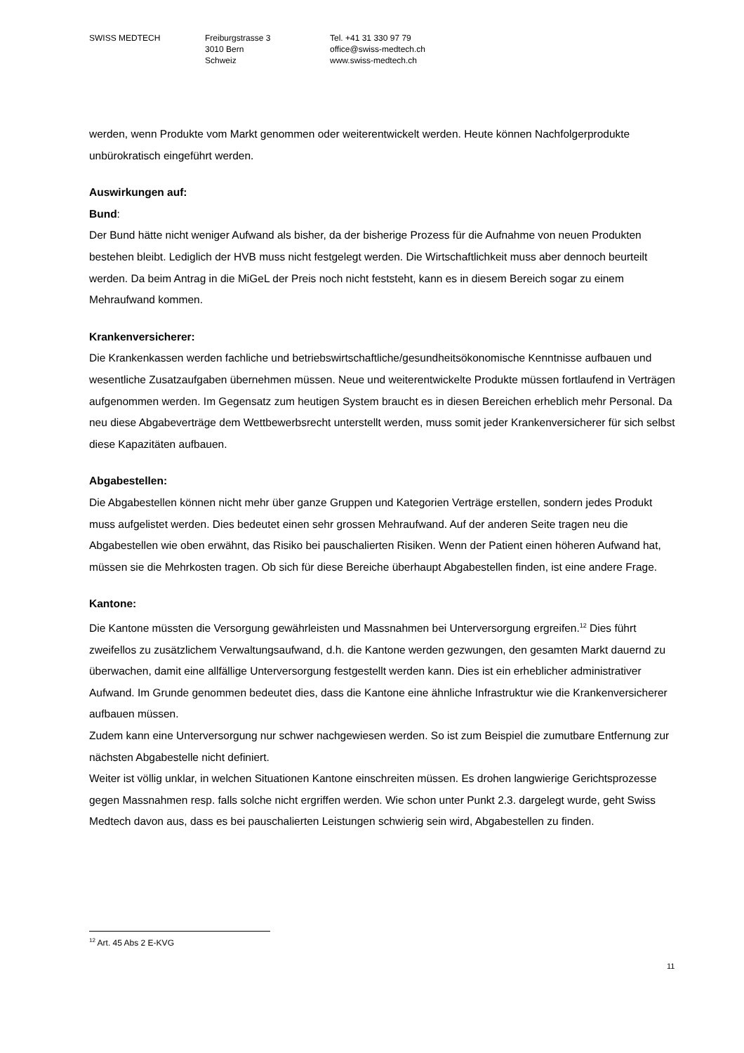SWISS MEDTECH Freiburgstrasse 3
3010 Bern
Schweiz
Tel. +41 31 330 97 79
office@swiss-medtech.ch
www.swiss-medtech.ch
werden, wenn Produkte vom Markt genommen oder weiterentwickelt werden. Heute können Nachfolgerprodukte unbürokratisch eingeführt werden.
Auswirkungen auf:
Bund:
Der Bund hätte nicht weniger Aufwand als bisher, da der bisherige Prozess für die Aufnahme von neuen Produkten bestehen bleibt. Lediglich der HVB muss nicht festgelegt werden. Die Wirtschaftlichkeit muss aber dennoch beurteilt werden. Da beim Antrag in die MiGeL der Preis noch nicht feststeht, kann es in diesem Bereich sogar zu einem Mehraufwand kommen.
Krankenversicherer:
Die Krankenkassen werden fachliche und betriebswirtschaftliche/gesundheitsökonomische Kenntnisse aufbauen und wesentliche Zusatzaufgaben übernehmen müssen. Neue und weiterentwickelte Produkte müssen fortlaufend in Verträgen aufgenommen werden. Im Gegensatz zum heutigen System braucht es in diesen Bereichen erheblich mehr Personal. Da neu diese Abgabeverträge dem Wettbewerbsrecht unterstellt werden, muss somit jeder Krankenversicherer für sich selbst diese Kapazitäten aufbauen.
Abgabestellen:
Die Abgabestellen können nicht mehr über ganze Gruppen und Kategorien Verträge erstellen, sondern jedes Produkt muss aufgelistet werden. Dies bedeutet einen sehr grossen Mehraufwand. Auf der anderen Seite tragen neu die Abgabestellen wie oben erwähnt, das Risiko bei pauschalierten Risiken. Wenn der Patient einen höheren Aufwand hat, müssen sie die Mehrkosten tragen. Ob sich für diese Bereiche überhaupt Abgabestellen finden, ist eine andere Frage.
Kantone:
Die Kantone müssten die Versorgung gewährleisten und Massnahmen bei Unterversorgung ergreifen.<sup>12</sup> Dies führt zweifellos zu zusätzlichem Verwaltungsaufwand, d.h. die Kantone werden gezwungen, den gesamten Markt dauernd zu überwachen, damit eine allfällige Unterversorgung festgestellt werden kann. Dies ist ein erheblicher administrativer Aufwand. Im Grunde genommen bedeutet dies, dass die Kantone eine ähnliche Infrastruktur wie die Krankenversicherer aufbauen müssen.
Zudem kann eine Unterversorgung nur schwer nachgewiesen werden. So ist zum Beispiel die zumutbare Entfernung zur nächsten Abgabestelle nicht definiert.
Weiter ist völlig unklar, in welchen Situationen Kantone einschreiten müssen. Es drohen langwierige Gerichtsprozesse gegen Massnahmen resp. falls solche nicht ergriffen werden. Wie schon unter Punkt 2.3. dargelegt wurde, geht Swiss Medtech davon aus, dass es bei pauschalierten Leistungen schwierig sein wird, Abgabestellen zu finden.
<sup>12</sup> Art. 45 Abs 2 E-KVG
11